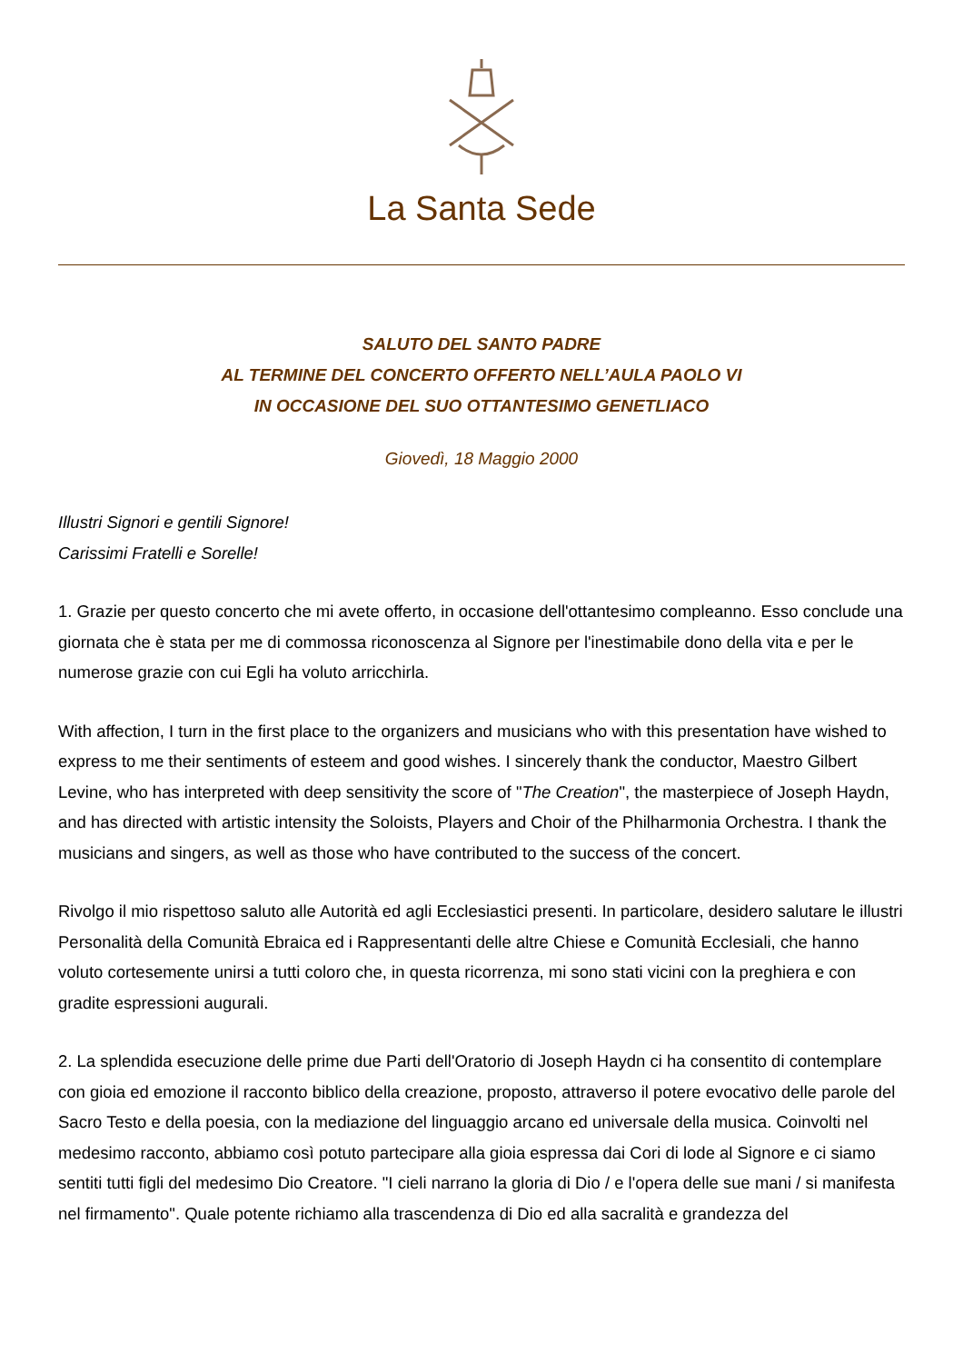La Santa Sede
SALUTO DEL SANTO PADRE
AL TERMINE DEL CONCERTO OFFERTO NELL’AULA PAOLO VI
IN OCCASIONE DEL SUO OTTANTESIMO GENETLIACO
Giovedì, 18 Maggio 2000
Illustri Signori e gentili Signore!
Carissimi Fratelli e Sorelle!
1. Grazie per questo concerto che mi avete offerto, in occasione dell'ottantesimo compleanno. Esso conclude una giornata che è stata per me di commossa riconoscenza al Signore per l'inestimabile dono della vita e per le numerose grazie con cui Egli ha voluto arricchirla.
With affection, I turn in the first place to the organizers and musicians who with this presentation have wished to express to me their sentiments of esteem and good wishes. I sincerely thank the conductor, Maestro Gilbert Levine, who has interpreted with deep sensitivity the score of "The Creation", the masterpiece of Joseph Haydn, and has directed with artistic intensity the Soloists, Players and Choir of the Philharmonia Orchestra. I thank the musicians and singers, as well as those who have contributed to the success of the concert.
Rivolgo il mio rispettoso saluto alle Autorità ed agli Ecclesiastici presenti. In particolare, desidero salutare le illustri Personalità della Comunità Ebraica ed i Rappresentanti delle altre Chiese e Comunità Ecclesiali, che hanno voluto cortesemente unirsi a tutti coloro che, in questa ricorrenza, mi sono stati vicini con la preghiera e con gradite espressioni augurali.
2. La splendida esecuzione delle prime due Parti dell'Oratorio di Joseph Haydn ci ha consentito di contemplare con gioia ed emozione il racconto biblico della creazione, proposto, attraverso il potere evocativo delle parole del Sacro Testo e della poesia, con la mediazione del linguaggio arcano ed universale della musica. Coinvolti nel medesimo racconto, abbiamo così potuto partecipare alla gioia espressa dai Cori di lode al Signore e ci siamo sentiti tutti figli del medesimo Dio Creatore. "I cieli narrano la gloria di Dio / e l'opera delle sue mani / si manifesta nel firmamento". Quale potente richiamo alla trascendenza di Dio ed alla sacralità e grandezza del